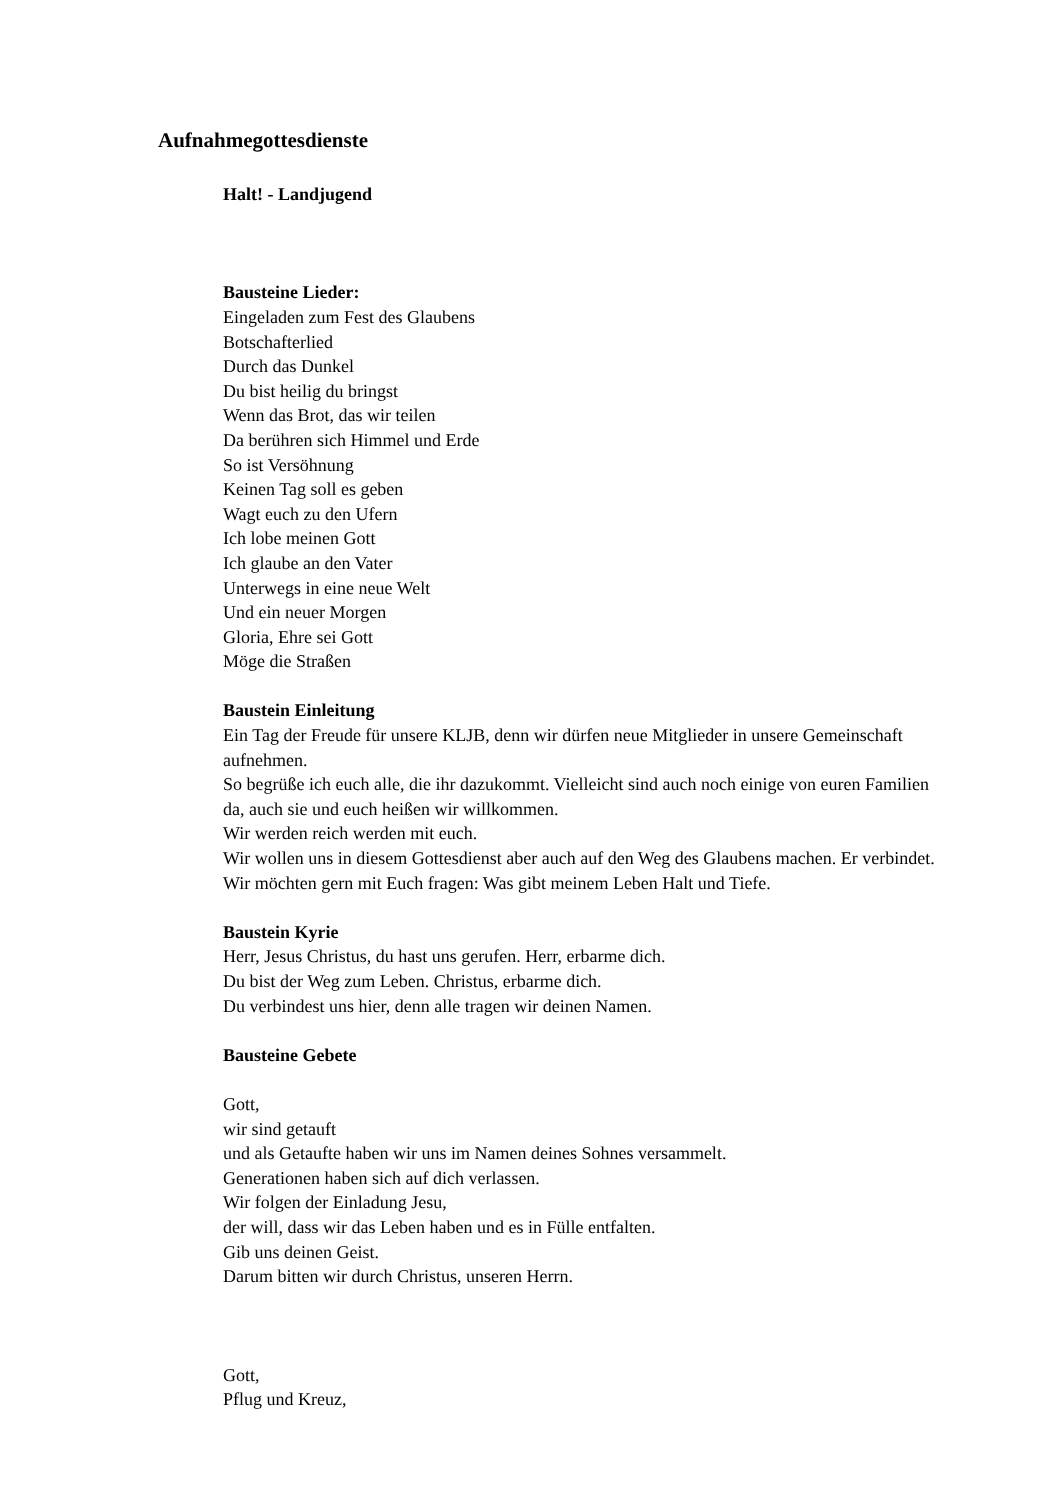Aufnahmegottesdienste
Halt! - Landjugend
Bausteine Lieder:
Eingeladen zum Fest des Glaubens
Botschafterlied
Durch das Dunkel
Du bist heilig du bringst
Wenn das Brot, das wir teilen
Da berühren sich Himmel und Erde
So ist Versöhnung
Keinen Tag soll es geben
Wagt euch zu den Ufern
Ich lobe meinen Gott
Ich glaube an den Vater
Unterwegs in eine neue Welt
Und ein neuer Morgen
Gloria, Ehre sei Gott
Möge die Straßen
Baustein Einleitung
Ein Tag der Freude für unsere KLJB, denn wir dürfen neue Mitglieder in unsere Gemeinschaft aufnehmen.
So begrüße ich euch alle, die ihr dazukommt. Vielleicht sind auch noch einige von euren Familien da, auch sie und euch heißen wir willkommen.
Wir werden reich werden mit euch.
Wir wollen uns in diesem Gottesdienst aber auch auf den Weg des Glaubens machen. Er verbindet.
Wir möchten gern mit Euch fragen: Was gibt meinem Leben Halt und Tiefe.
Baustein Kyrie
Herr, Jesus Christus, du hast uns gerufen. Herr, erbarme dich.
Du bist der Weg zum Leben. Christus, erbarme dich.
Du verbindest uns hier, denn alle tragen wir deinen Namen.
Bausteine Gebete
Gott,
wir sind getauft
und als Getaufte haben wir uns im Namen deines Sohnes versammelt.
Generationen haben sich auf dich verlassen.
Wir folgen der Einladung Jesu,
der will, dass wir das Leben haben und es in Fülle entfalten.
Gib uns deinen Geist.
Darum bitten wir durch Christus, unseren Herrn.
Gott,
Pflug und Kreuz,